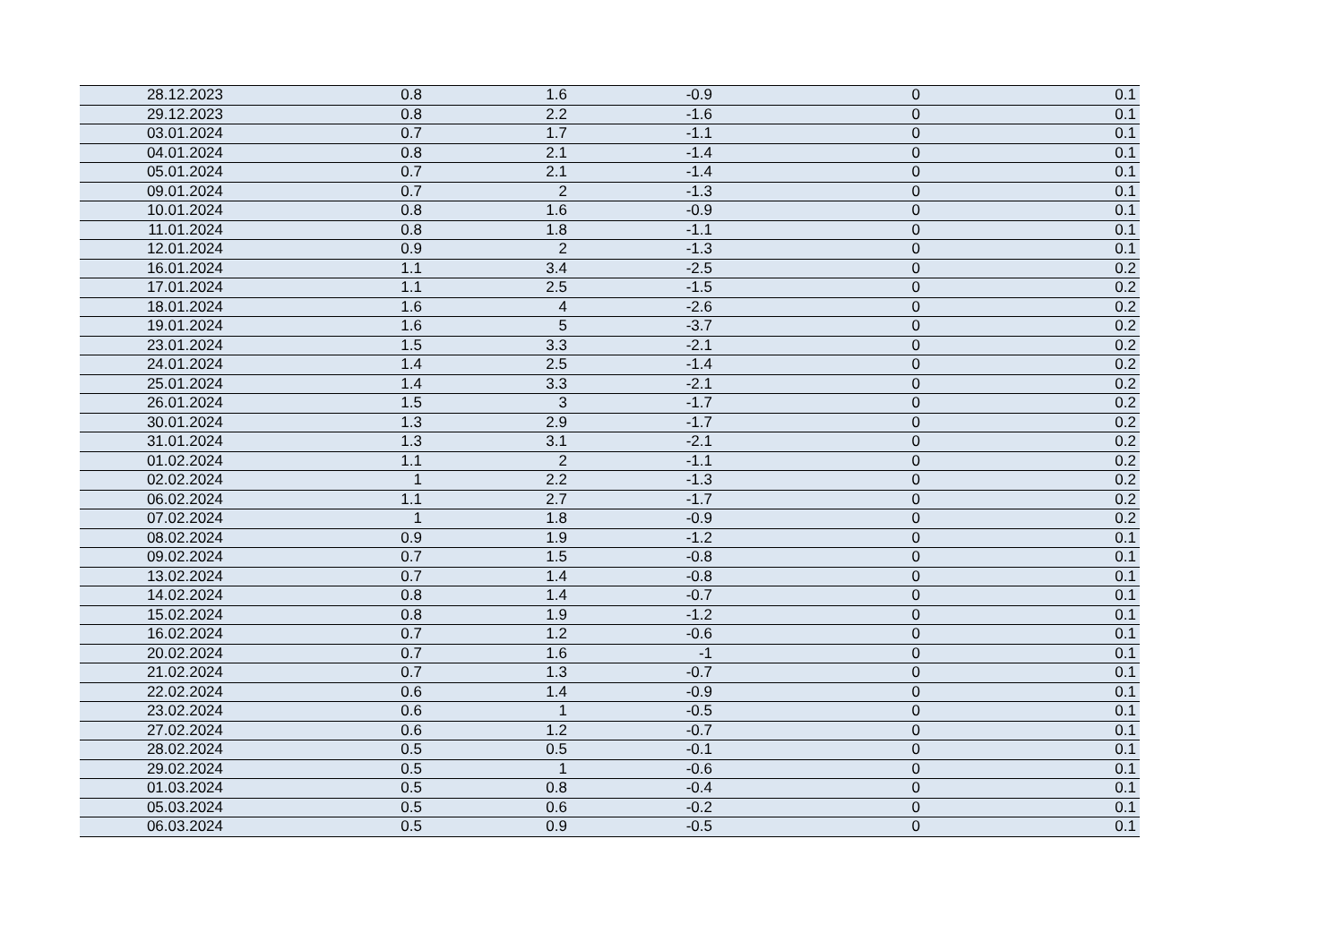| 28.12.2023 | 0.8 | 1.6 | -0.9 | 0 | 0.1 |
| 29.12.2023 | 0.8 | 2.2 | -1.6 | 0 | 0.1 |
| 03.01.2024 | 0.7 | 1.7 | -1.1 | 0 | 0.1 |
| 04.01.2024 | 0.8 | 2.1 | -1.4 | 0 | 0.1 |
| 05.01.2024 | 0.7 | 2.1 | -1.4 | 0 | 0.1 |
| 09.01.2024 | 0.7 | 2 | -1.3 | 0 | 0.1 |
| 10.01.2024 | 0.8 | 1.6 | -0.9 | 0 | 0.1 |
| 11.01.2024 | 0.8 | 1.8 | -1.1 | 0 | 0.1 |
| 12.01.2024 | 0.9 | 2 | -1.3 | 0 | 0.1 |
| 16.01.2024 | 1.1 | 3.4 | -2.5 | 0 | 0.2 |
| 17.01.2024 | 1.1 | 2.5 | -1.5 | 0 | 0.2 |
| 18.01.2024 | 1.6 | 4 | -2.6 | 0 | 0.2 |
| 19.01.2024 | 1.6 | 5 | -3.7 | 0 | 0.2 |
| 23.01.2024 | 1.5 | 3.3 | -2.1 | 0 | 0.2 |
| 24.01.2024 | 1.4 | 2.5 | -1.4 | 0 | 0.2 |
| 25.01.2024 | 1.4 | 3.3 | -2.1 | 0 | 0.2 |
| 26.01.2024 | 1.5 | 3 | -1.7 | 0 | 0.2 |
| 30.01.2024 | 1.3 | 2.9 | -1.7 | 0 | 0.2 |
| 31.01.2024 | 1.3 | 3.1 | -2.1 | 0 | 0.2 |
| 01.02.2024 | 1.1 | 2 | -1.1 | 0 | 0.2 |
| 02.02.2024 | 1 | 2.2 | -1.3 | 0 | 0.2 |
| 06.02.2024 | 1.1 | 2.7 | -1.7 | 0 | 0.2 |
| 07.02.2024 | 1 | 1.8 | -0.9 | 0 | 0.2 |
| 08.02.2024 | 0.9 | 1.9 | -1.2 | 0 | 0.1 |
| 09.02.2024 | 0.7 | 1.5 | -0.8 | 0 | 0.1 |
| 13.02.2024 | 0.7 | 1.4 | -0.8 | 0 | 0.1 |
| 14.02.2024 | 0.8 | 1.4 | -0.7 | 0 | 0.1 |
| 15.02.2024 | 0.8 | 1.9 | -1.2 | 0 | 0.1 |
| 16.02.2024 | 0.7 | 1.2 | -0.6 | 0 | 0.1 |
| 20.02.2024 | 0.7 | 1.6 | -1 | 0 | 0.1 |
| 21.02.2024 | 0.7 | 1.3 | -0.7 | 0 | 0.1 |
| 22.02.2024 | 0.6 | 1.4 | -0.9 | 0 | 0.1 |
| 23.02.2024 | 0.6 | 1 | -0.5 | 0 | 0.1 |
| 27.02.2024 | 0.6 | 1.2 | -0.7 | 0 | 0.1 |
| 28.02.2024 | 0.5 | 0.5 | -0.1 | 0 | 0.1 |
| 29.02.2024 | 0.5 | 1 | -0.6 | 0 | 0.1 |
| 01.03.2024 | 0.5 | 0.8 | -0.4 | 0 | 0.1 |
| 05.03.2024 | 0.5 | 0.6 | -0.2 | 0 | 0.1 |
| 06.03.2024 | 0.5 | 0.9 | -0.5 | 0 | 0.1 |